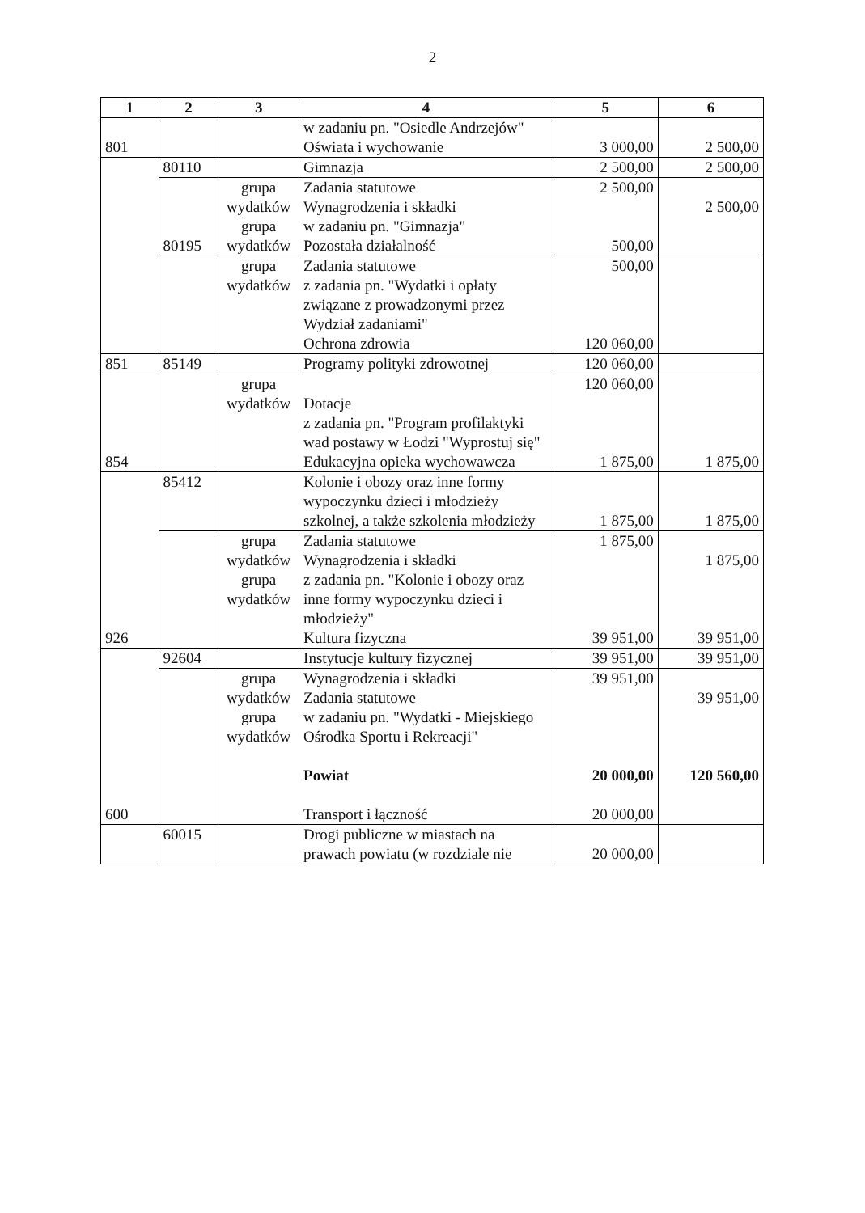2
| 1 | 2 | 3 | 4 | 5 | 6 |
| --- | --- | --- | --- | --- | --- |
| 801 | | | w zadaniu pn. "Osiedle Andrzejów" Oświata i wychowanie | 3 000,00 | 2 500,00 |
| | 80110 | | Gimnazja | 2 500,00 | 2 500,00 |
| | 80195 | grupa wydatków grupa wydatków | Zadania statutowe Wynagrodzenia i składki w zadaniu pn. "Gimnazja" Pozostała działalność | 2 500,00 500,00 | 2 500,00 |
| | | grupa wydatków | Zadania statutowe z zadania pn. "Wydatki i opłaty związane z prowadzonymi przez Wydział zadaniami" Ochrona zdrowia | 500,00 120 060,00 | |
| 851 | 85149 | | Programy polityki zdrowotnej | 120 060,00 | |
| 854 | | grupa wydatków | Dotacje z zadania pn. "Program profilaktyki wad postawy w Łodzi "Wyprostuj się" Edukacyjna opieka wychowawcza | 120 060,00 1 875,00 | 1 875,00 |
| 926 | 85412 | | Kolonie i obozy oraz inne formy wypoczynku dzieci i młodzieży szkolnej, a także szkolenia młodzieży | 1 875,00 | 1 875,00 |
| | | grupa wydatków grupa wydatków | Zadania statutowe Wynagrodzenia i składki z zadania pn. "Kolonie i obozy oraz inne formy wypoczynku dzieci i młodzieży" Kultura fizyczna | 1 875,00 39 951,00 | 1 875,00 39 951,00 |
| 600 | 92604 | | Instytucje kultury fizycznej | 39 951,00 | 39 951,00 |
| | | grupa wydatków grupa wydatków | Wynagrodzenia i składki Zadania statutowe w zadaniu pn. "Wydatki - Miejskiego Ośrodka Sportu i Rekreacji" Powiat Transport i łączność | 39 951,00 20 000,00 20 000,00 | 39 951,00 120 560,00 |
| | 60015 | | Drogi publiczne w miastach na prawach powiatu (w rozdziale nie | 20 000,00 | |